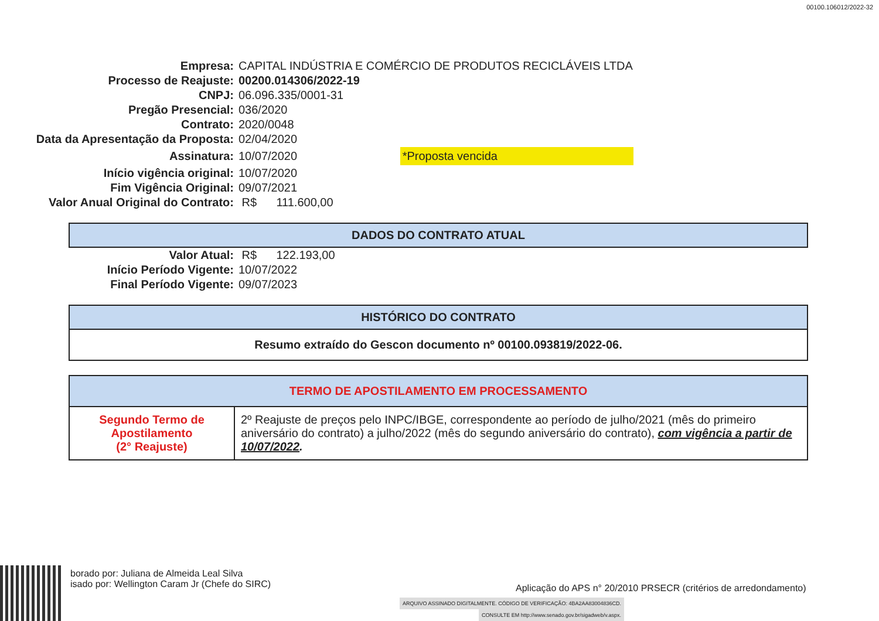00100.106012/2022-32
| Empresa: | CAPITAL INDÚSTRIA E COMÉRCIO DE PRODUTOS RECICLÁVEIS LTDA |
| Processo de Reajuste: | 00200.014306/2022-19 |
| CNPJ: | 06.096.335/0001-31 |
| Pregão Presencial: | 036/2020 |
| Contrato: | 2020/0048 |
| Data da Apresentação da Proposta: | 02/04/2020 |
| Assinatura: | 10/07/2020 *Proposta vencida |
| Início vigência original: | 10/07/2020 |
| Fim Vigência Original: | 09/07/2021 |
| Valor Anual Original do Contrato: | R$ 111.600,00 |
| DADOS DO CONTRATO ATUAL |
| --- |
| Valor Atual: | R$ 122.193,00 |
| Início Período Vigente: | 10/07/2022 |
| Final Período Vigente: | 09/07/2023 |
| HISTÓRICO DO CONTRATO |
| --- |
| Resumo extraído do Gescon documento nº 00100.093819/2022-06. |
| TERMO DE APOSTILAMENTO EM PROCESSAMENTO | |
| --- | --- |
| Segundo Termo de Apostilamento (2° Reajuste) | 2º Reajuste de preços pelo INPC/IBGE, correspondente ao período de julho/2021 (mês do primeiro aniversário do contrato) a julho/2022 (mês do segundo aniversário do contrato), com vigência a partir de 10/07/2022 . |
borado por: Juliana de Almeida Leal Silva
isado por: Wellington Caram Jr (Chefe do SIRC)
Aplicação do APS n° 20/2010 PRSECR (critérios de arredondamento)
ARQUIVO ASSINADO DIGITALMENTE. CÓDIGO DE VERIFICAÇÃO: 4BA2AA83004836CD.
CONSULTE EM http://www.senado.gov.br/sigadweb/v.aspx.